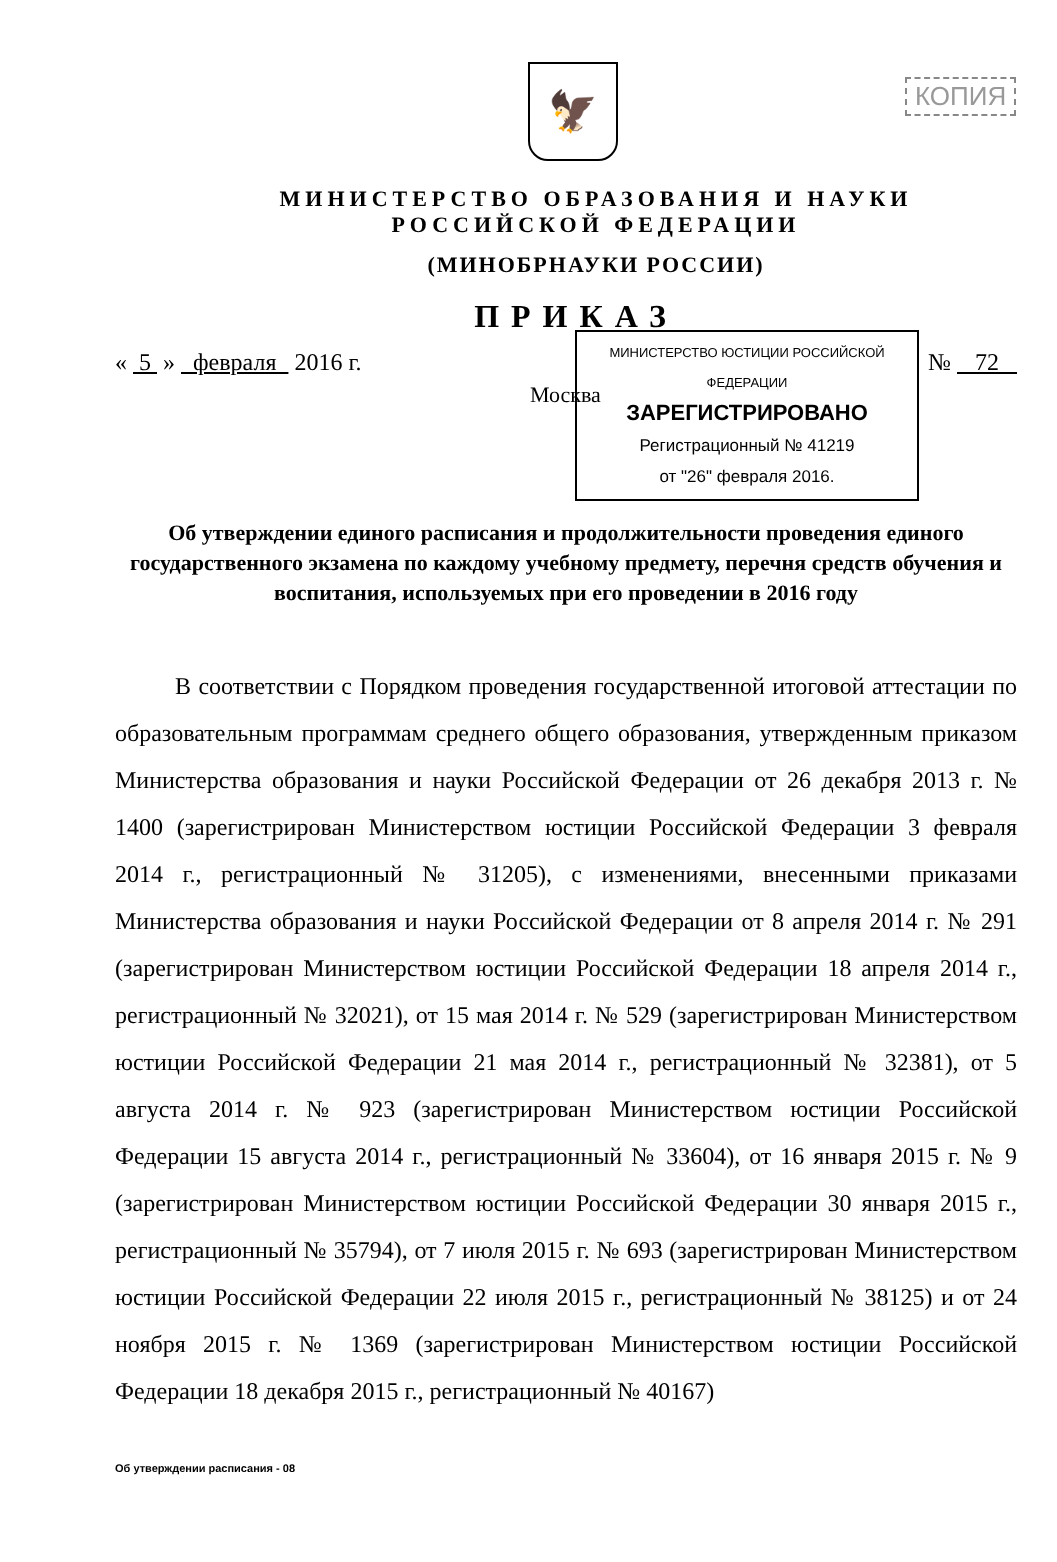КОПИЯ
🦅
МИНИСТЕРСТВО ОБРАЗОВАНИЯ И НАУКИ
РОССИЙСКОЙ ФЕДЕРАЦИИ
(МИНОБРНАУКИ РОССИИ)
ПРИКАЗ
« 5 » февраля 2016 г. № 72
Москва
МИНИСТЕРСТВО ЮСТИЦИИ РОССИЙСКОЙ ФЕДЕРАЦИИ
ЗАРЕГИСТРИРОВАНО
Регистрационный № 41219
от "26" февраля 2016.
Об утверждении единого расписания и продолжительности проведения единого государственного экзамена по каждому учебному предмету, перечня средств обучения и воспитания, используемых при его проведении в 2016 году
В соответствии с Порядком проведения государственной итоговой аттестации по образовательным программам среднего общего образования, утвержденным приказом Министерства образования и науки Российской Федерации от 26 декабря 2013 г. № 1400 (зарегистрирован Министерством юстиции Российской Федерации 3 февраля 2014 г., регистрационный № 31205), с изменениями, внесенными приказами Министерства образования и науки Российской Федерации от 8 апреля 2014 г. № 291 (зарегистрирован Министерством юстиции Российской Федерации 18 апреля 2014 г., регистрационный № 32021), от 15 мая 2014 г. № 529 (зарегистрирован Министерством юстиции Российской Федерации 21 мая 2014 г., регистрационный № 32381), от 5 августа 2014 г. № 923 (зарегистрирован Министерством юстиции Российской Федерации 15 августа 2014 г., регистрационный № 33604), от 16 января 2015 г. № 9 (зарегистрирован Министерством юстиции Российской Федерации 30 января 2015 г., регистрационный № 35794), от 7 июля 2015 г. № 693 (зарегистрирован Министерством юстиции Российской Федерации 22 июля 2015 г., регистрационный № 38125) и от 24 ноября 2015 г. № 1369 (зарегистрирован Министерством юстиции Российской Федерации 18 декабря 2015 г., регистрационный № 40167)
Об утверждении расписания - 08